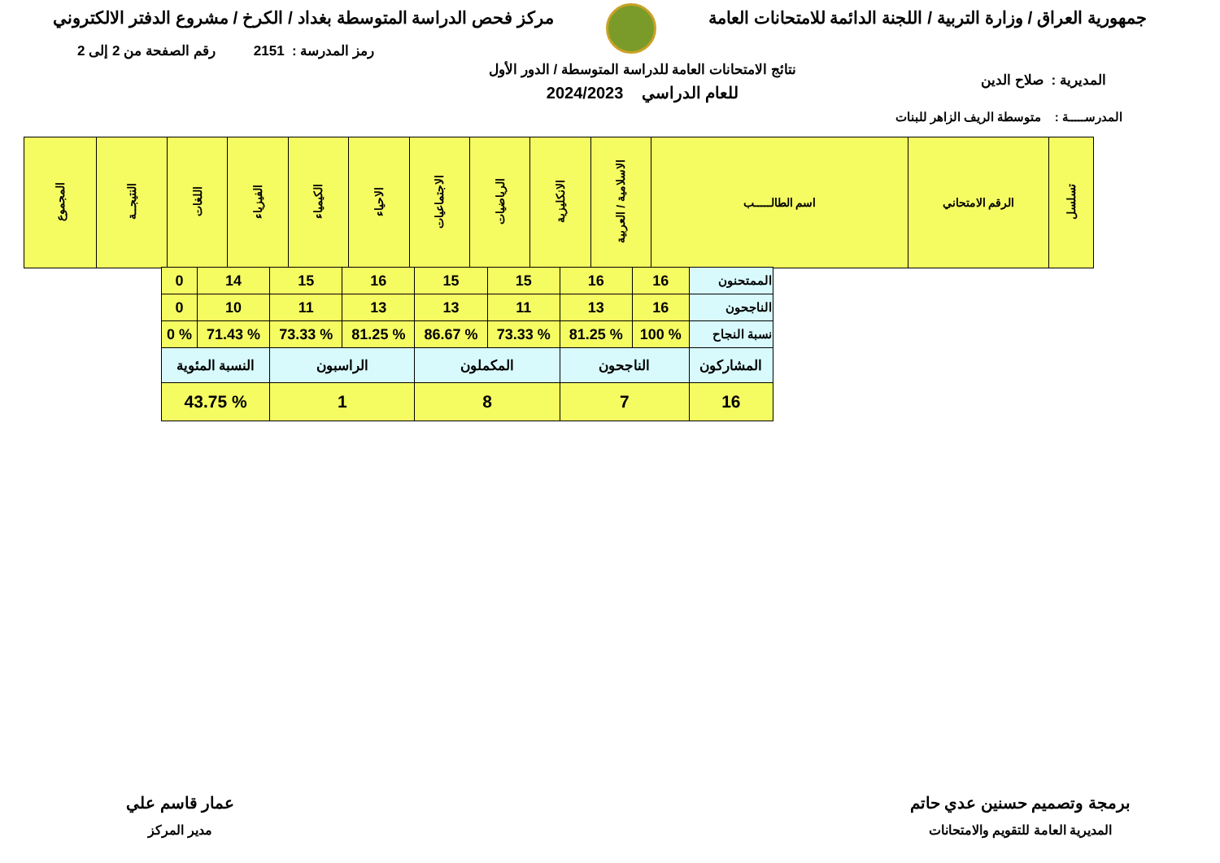جمهورية العراق / وزارة التربية / اللجنة الدائمة للامتحانات العامة
مركز فحص الدراسة المتوسطة بغداد / الكرخ / مشروع الدفتر الالكتروني
رمز المدرسة : 2151 رقم الصفحة من 2 إلى 2
نتائج الامتحانات العامة للدراسة المتوسطة / الدور الأول
للعام الدراسي 2024/2023
المديرية : صلاح الدين
المدرســـــة : متوسطة الريف الزاهر للبنات
| تسلسل | الرقم الامتحاني | اسم الطالـــــب | الاسلامية / العربية | الانكليزية | الرياضيات | الاجتماعيات | الاحياء | الكيمياء | الفيزياء | اللغات | النتيجــة | المجموع |
| --- | --- | --- | --- | --- | --- | --- | --- | --- | --- | --- | --- | --- |
| الممتحنون | 16 | 16 | 15 | 15 | 16 | 15 | 14 | 0 |
| الناجحون | 16 | 13 | 11 | 13 | 13 | 11 | 10 | 0 |
| نسبة النجاح | % 100 | % 81.25 | % 73.33 | % 86.67 | % 81.25 | % 73.33 | % 71.43 | % 0 |
| المشاركون | الناجحون | | المكملون | | الراسبون | | النسبة المئوية | |
| 16 | 7 | | 8 | | 1 | | % 43.75 | |
برمجة وتصميم حسنين عدي حاتم
المديرية العامة للتقويم والامتحانات
عمار قاسم علي
مدير المركز